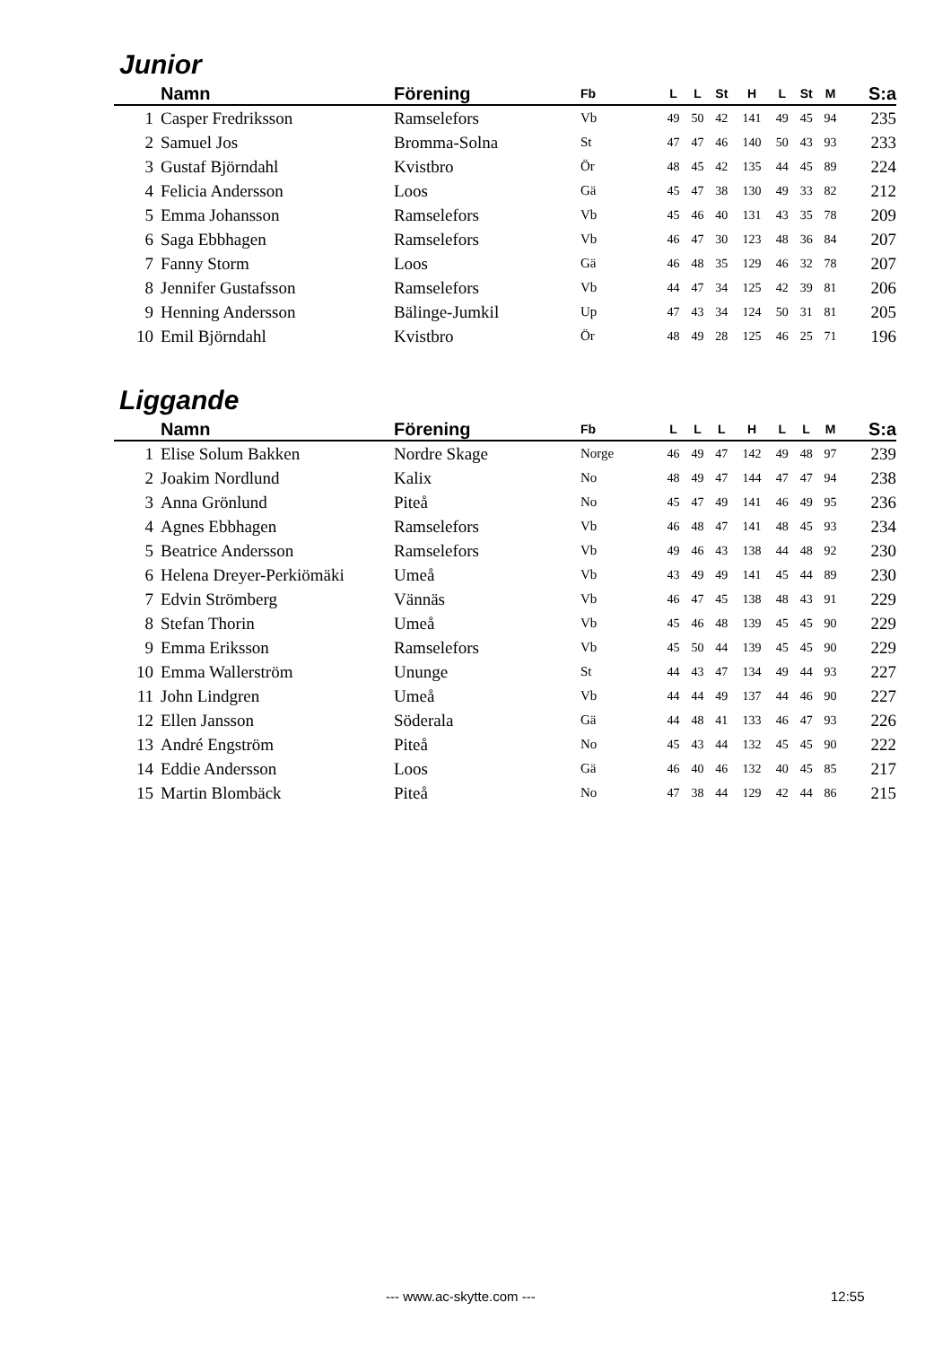Junior
| | Namn | Förening | Fb | L | L | St | H | L | St | M | S:a |
| --- | --- | --- | --- | --- | --- | --- | --- | --- | --- | --- | --- |
| 1 | Casper Fredriksson | Ramselefors | Vb | 49 | 50 | 42 | 141 | 49 | 45 | 94 | 235 |
| 2 | Samuel Jos | Bromma-Solna | St | 47 | 47 | 46 | 140 | 50 | 43 | 93 | 233 |
| 3 | Gustaf Björndahl | Kvistbro | Ör | 48 | 45 | 42 | 135 | 44 | 45 | 89 | 224 |
| 4 | Felicia Andersson | Loos | Gä | 45 | 47 | 38 | 130 | 49 | 33 | 82 | 212 |
| 5 | Emma Johansson | Ramselefors | Vb | 45 | 46 | 40 | 131 | 43 | 35 | 78 | 209 |
| 6 | Saga Ebbhagen | Ramselefors | Vb | 46 | 47 | 30 | 123 | 48 | 36 | 84 | 207 |
| 7 | Fanny Storm | Loos | Gä | 46 | 48 | 35 | 129 | 46 | 32 | 78 | 207 |
| 8 | Jennifer Gustafsson | Ramselefors | Vb | 44 | 47 | 34 | 125 | 42 | 39 | 81 | 206 |
| 9 | Henning Andersson | Bälinge-Jumkil | Up | 47 | 43 | 34 | 124 | 50 | 31 | 81 | 205 |
| 10 | Emil Björndahl | Kvistbro | Ör | 48 | 49 | 28 | 125 | 46 | 25 | 71 | 196 |
Liggande
| | Namn | Förening | Fb | L | L | L | H | L | L | M | S:a |
| --- | --- | --- | --- | --- | --- | --- | --- | --- | --- | --- | --- |
| 1 | Elise Solum Bakken | Nordre Skage | Norge | 46 | 49 | 47 | 142 | 49 | 48 | 97 | 239 |
| 2 | Joakim Nordlund | Kalix | No | 48 | 49 | 47 | 144 | 47 | 47 | 94 | 238 |
| 3 | Anna Grönlund | Piteå | No | 45 | 47 | 49 | 141 | 46 | 49 | 95 | 236 |
| 4 | Agnes Ebbhagen | Ramselefors | Vb | 46 | 48 | 47 | 141 | 48 | 45 | 93 | 234 |
| 5 | Beatrice Andersson | Ramselefors | Vb | 49 | 46 | 43 | 138 | 44 | 48 | 92 | 230 |
| 6 | Helena Dreyer-Perkiömäki | Umeå | Vb | 43 | 49 | 49 | 141 | 45 | 44 | 89 | 230 |
| 7 | Edvin Strömberg | Vännäs | Vb | 46 | 47 | 45 | 138 | 48 | 43 | 91 | 229 |
| 8 | Stefan Thorin | Umeå | Vb | 45 | 46 | 48 | 139 | 45 | 45 | 90 | 229 |
| 9 | Emma Eriksson | Ramselefors | Vb | 45 | 50 | 44 | 139 | 45 | 45 | 90 | 229 |
| 10 | Emma Wallerström | Ununge | St | 44 | 43 | 47 | 134 | 49 | 44 | 93 | 227 |
| 11 | John Lindgren | Umeå | Vb | 44 | 44 | 49 | 137 | 44 | 46 | 90 | 227 |
| 12 | Ellen Jansson | Söderala | Gä | 44 | 48 | 41 | 133 | 46 | 47 | 93 | 226 |
| 13 | André Engström | Piteå | No | 45 | 43 | 44 | 132 | 45 | 45 | 90 | 222 |
| 14 | Eddie Andersson | Loos | Gä | 46 | 40 | 46 | 132 | 40 | 45 | 85 | 217 |
| 15 | Martin Blombäck | Piteå | No | 47 | 38 | 44 | 129 | 42 | 44 | 86 | 215 |
--- www.ac-skytte.com --- 12:55